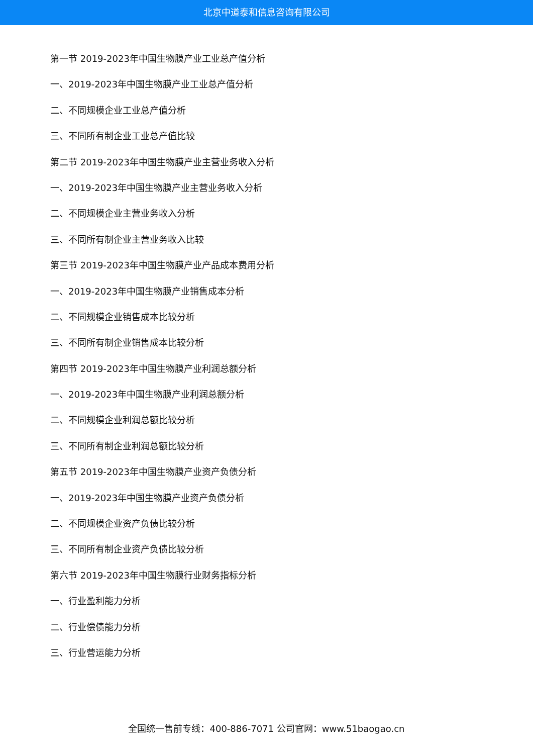北京中道泰和信息咨询有限公司
第一节 2019-2023年中国生物膜产业工业总产值分析
一、2019-2023年中国生物膜产业工业总产值分析
二、不同规模企业工业总产值分析
三、不同所有制企业工业总产值比较
第二节 2019-2023年中国生物膜产业主营业务收入分析
一、2019-2023年中国生物膜产业主营业务收入分析
二、不同规模企业主营业务收入分析
三、不同所有制企业主营业务收入比较
第三节 2019-2023年中国生物膜产业产品成本费用分析
一、2019-2023年中国生物膜产业销售成本分析
二、不同规模企业销售成本比较分析
三、不同所有制企业销售成本比较分析
第四节 2019-2023年中国生物膜产业利润总额分析
一、2019-2023年中国生物膜产业利润总额分析
二、不同规模企业利润总额比较分析
三、不同所有制企业利润总额比较分析
第五节 2019-2023年中国生物膜产业资产负债分析
一、2019-2023年中国生物膜产业资产负债分析
二、不同规模企业资产负债比较分析
三、不同所有制企业资产负债比较分析
第六节 2019-2023年中国生物膜行业财务指标分析
一、行业盈利能力分析
二、行业偿债能力分析
三、行业营运能力分析
全国统一售前专线：400-886-7071 公司官网：www.51baogao.cn